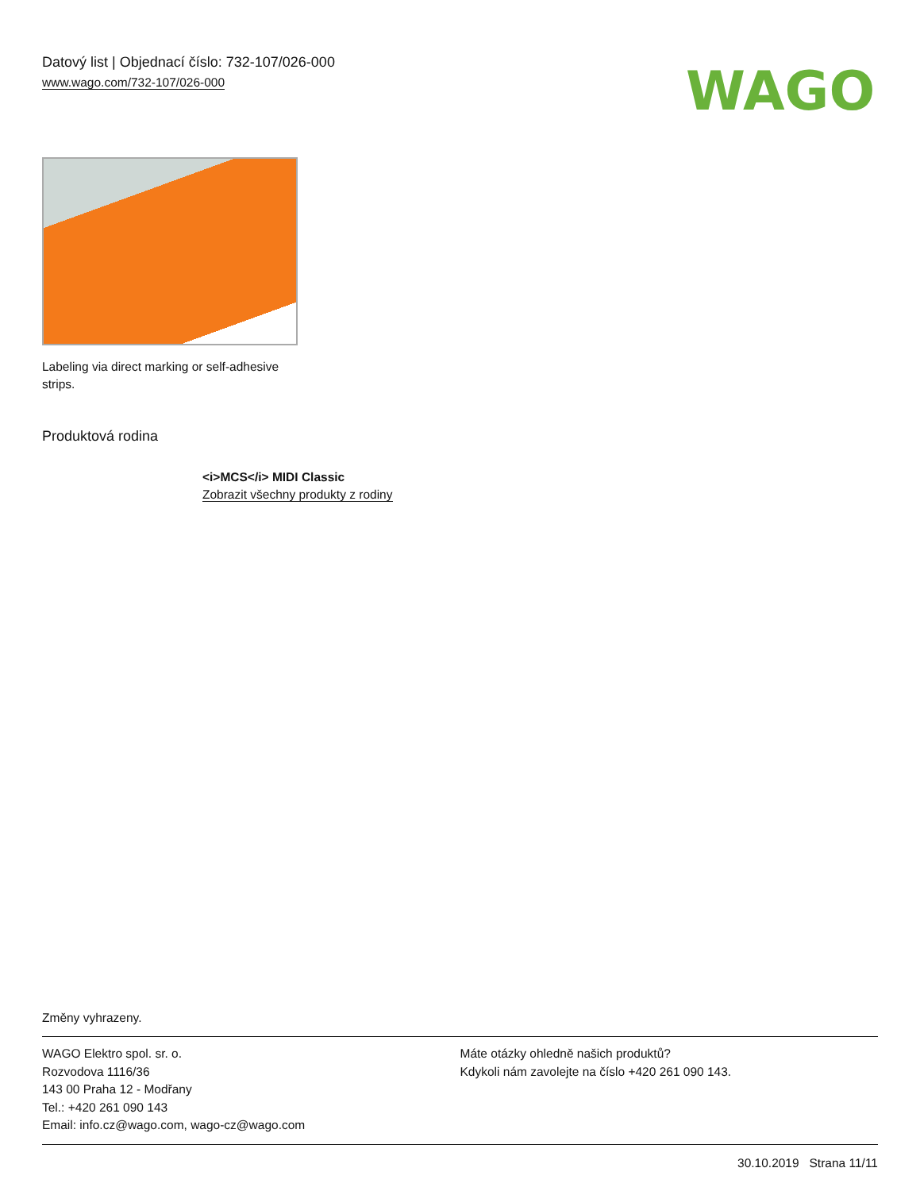Datový list | Objednací číslo: 732-107/026-000
www.wago.com/732-107/026-000
WAGO
Labeling via direct marking or self-adhesive strips.
Produktová rodina
<i>MCS</i> MIDI Classic
Zobrazit všechny produkty z rodiny
Změny vyhrazeny.
WAGO Elektro spol. sr. o.
Rozvodova 1116/36
143 00 Praha 12 - Modřany
Tel.: +420 261 090 143
Email: info.cz@wago.com, wago-cz@wago.com
Máte otázky ohledně našich produktů?
Kdykoli nám zavolejte na číslo +420 261 090 143.
30.10.2019 Strana 11/11